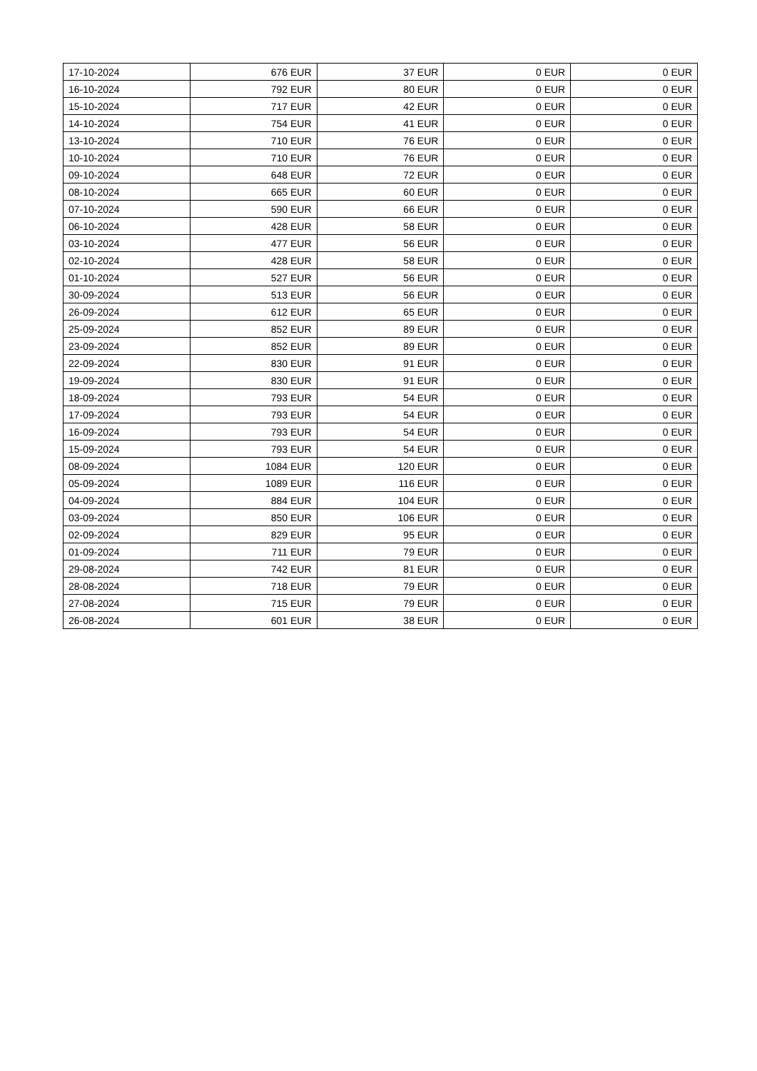| 17-10-2024 | 676 EUR | 37 EUR | 0 EUR | 0 EUR |
| 16-10-2024 | 792 EUR | 80 EUR | 0 EUR | 0 EUR |
| 15-10-2024 | 717 EUR | 42 EUR | 0 EUR | 0 EUR |
| 14-10-2024 | 754 EUR | 41 EUR | 0 EUR | 0 EUR |
| 13-10-2024 | 710 EUR | 76 EUR | 0 EUR | 0 EUR |
| 10-10-2024 | 710 EUR | 76 EUR | 0 EUR | 0 EUR |
| 09-10-2024 | 648 EUR | 72 EUR | 0 EUR | 0 EUR |
| 08-10-2024 | 665 EUR | 60 EUR | 0 EUR | 0 EUR |
| 07-10-2024 | 590 EUR | 66 EUR | 0 EUR | 0 EUR |
| 06-10-2024 | 428 EUR | 58 EUR | 0 EUR | 0 EUR |
| 03-10-2024 | 477 EUR | 56 EUR | 0 EUR | 0 EUR |
| 02-10-2024 | 428 EUR | 58 EUR | 0 EUR | 0 EUR |
| 01-10-2024 | 527 EUR | 56 EUR | 0 EUR | 0 EUR |
| 30-09-2024 | 513 EUR | 56 EUR | 0 EUR | 0 EUR |
| 26-09-2024 | 612 EUR | 65 EUR | 0 EUR | 0 EUR |
| 25-09-2024 | 852 EUR | 89 EUR | 0 EUR | 0 EUR |
| 23-09-2024 | 852 EUR | 89 EUR | 0 EUR | 0 EUR |
| 22-09-2024 | 830 EUR | 91 EUR | 0 EUR | 0 EUR |
| 19-09-2024 | 830 EUR | 91 EUR | 0 EUR | 0 EUR |
| 18-09-2024 | 793 EUR | 54 EUR | 0 EUR | 0 EUR |
| 17-09-2024 | 793 EUR | 54 EUR | 0 EUR | 0 EUR |
| 16-09-2024 | 793 EUR | 54 EUR | 0 EUR | 0 EUR |
| 15-09-2024 | 793 EUR | 54 EUR | 0 EUR | 0 EUR |
| 08-09-2024 | 1084 EUR | 120 EUR | 0 EUR | 0 EUR |
| 05-09-2024 | 1089 EUR | 116 EUR | 0 EUR | 0 EUR |
| 04-09-2024 | 884 EUR | 104 EUR | 0 EUR | 0 EUR |
| 03-09-2024 | 850 EUR | 106 EUR | 0 EUR | 0 EUR |
| 02-09-2024 | 829 EUR | 95 EUR | 0 EUR | 0 EUR |
| 01-09-2024 | 711 EUR | 79 EUR | 0 EUR | 0 EUR |
| 29-08-2024 | 742 EUR | 81 EUR | 0 EUR | 0 EUR |
| 28-08-2024 | 718 EUR | 79 EUR | 0 EUR | 0 EUR |
| 27-08-2024 | 715 EUR | 79 EUR | 0 EUR | 0 EUR |
| 26-08-2024 | 601 EUR | 38 EUR | 0 EUR | 0 EUR |